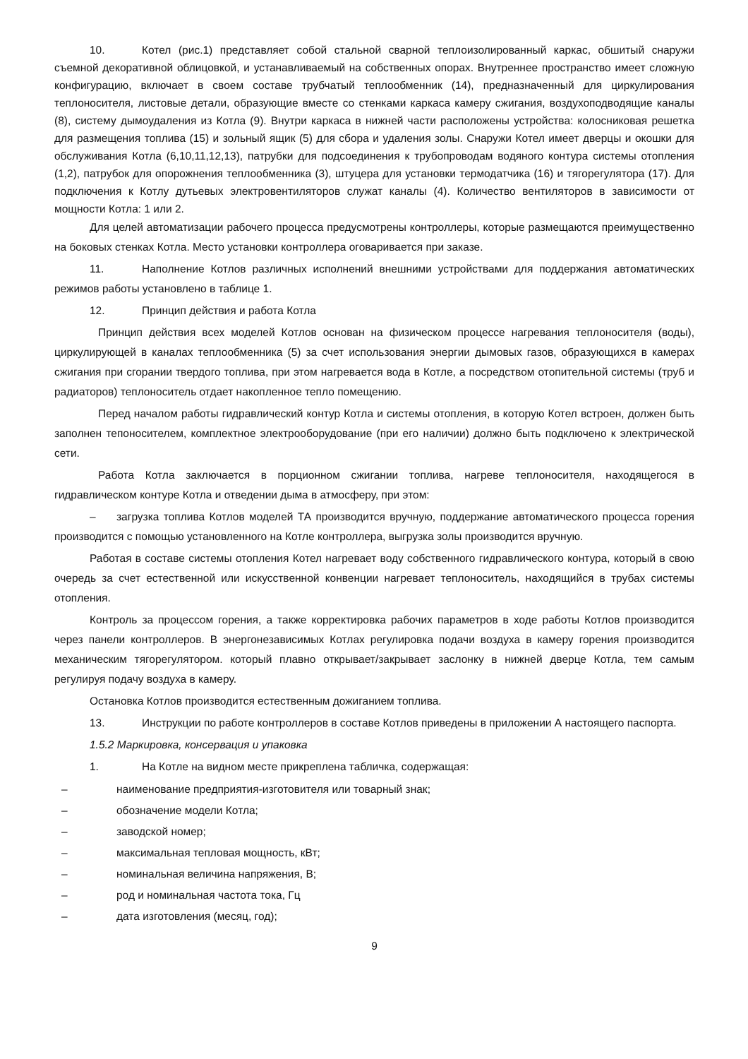10. Котел (рис.1) представляет собой стальной сварной теплоизолированный каркас, обшитый снаружи съемной декоративной облицовкой, и устанавливаемый на собственных опорах. Внутреннее пространство имеет сложную конфигурацию, включает в своем составе трубчатый теплообменник (14), предназначенный для циркулирования теплоносителя, листовые детали, образующие вместе со стенками каркаса камеру сжигания, воздухоподводящие каналы (8), систему дымоудаления из Котла (9). Внутри каркаса в нижней части расположены устройства: колосниковая решетка для размещения топлива (15) и зольный ящик (5) для сбора и удаления золы. Снаружи Котел имеет дверцы и окошки для обслуживания Котла (6,10,11,12,13), патрубки для подсоединения к трубопроводам водяного контура системы отопления (1,2), патрубок для опорожнения теплообменника (3), штуцера для установки термодатчика (16) и тягорегулятора (17). Для подключения к Котлу дутьевых электровентиляторов служат каналы (4). Количество вентиляторов в зависимости от мощности Котла: 1 или 2.
Для целей автоматизации рабочего процесса предусмотрены контроллеры, которые размещаются преимущественно на боковых стенках Котла. Место установки контроллера оговаривается при заказе.
11. Наполнение Котлов различных исполнений внешними устройствами для поддержания автоматических режимов работы установлено в таблице 1.
12. Принцип действия и работа Котла
Принцип действия всех моделей Котлов основан на физическом процессе нагревания теплоносителя (воды), циркулирующей в каналах теплообменника (5) за счет использования энергии дымовых газов, образующихся в камерах сжигания при сгорании твердого топлива, при этом нагревается вода в Котле, а посредством отопительной системы (труб и радиаторов) теплоноситель отдает накопленное тепло помещению.
Перед началом работы гидравлический контур Котла и системы отопления, в которую Котел встроен, должен быть заполнен тепоносителем, комплектное электрооборудование (при его наличии) должно быть подключено к электрической сети.
Работа Котла заключается в порционном сжигании топлива, нагреве теплоносителя, находящегося в гидравлическом контуре Котла и отведении дыма в атмосферу, при этом:
– загрузка топлива Котлов моделей ТА производится вручную, поддержание автоматического процесса горения производится с помощью установленного на Котле контроллера, выгрузка золы производится вручную.
Работая в составе системы отопления Котел нагревает воду собственного гидравлического контура, который в свою очередь за счет естественной или искусственной конвенции нагревает теплоноситель, находящийся в трубах системы отопления.
Контроль за процессом горения, а также корректировка рабочих параметров в ходе работы Котлов производится через панели контроллеров. В энергонезависимых Котлах регулировка подачи воздуха в камеру горения производится механическим тягорегулятором. который плавно открывает/закрывает заслонку в нижней дверце Котла, тем самым регулируя подачу воздуха в камеру.
Остановка Котлов производится естественным дожиганием топлива.
13. Инструкции по работе контроллеров в составе Котлов приведены в приложении А настоящего паспорта.
1.5.2 Маркировка, консервация и упаковка
1. На Котле на видном месте прикреплена табличка, содержащая:
– наименование предприятия-изготовителя или товарный знак;
– обозначение модели Котла;
– заводской номер;
– максимальная тепловая мощность, кВт;
– номинальная величина напряжения, В;
– род и номинальная частота тока, Гц
– дата изготовления (месяц, год);
9